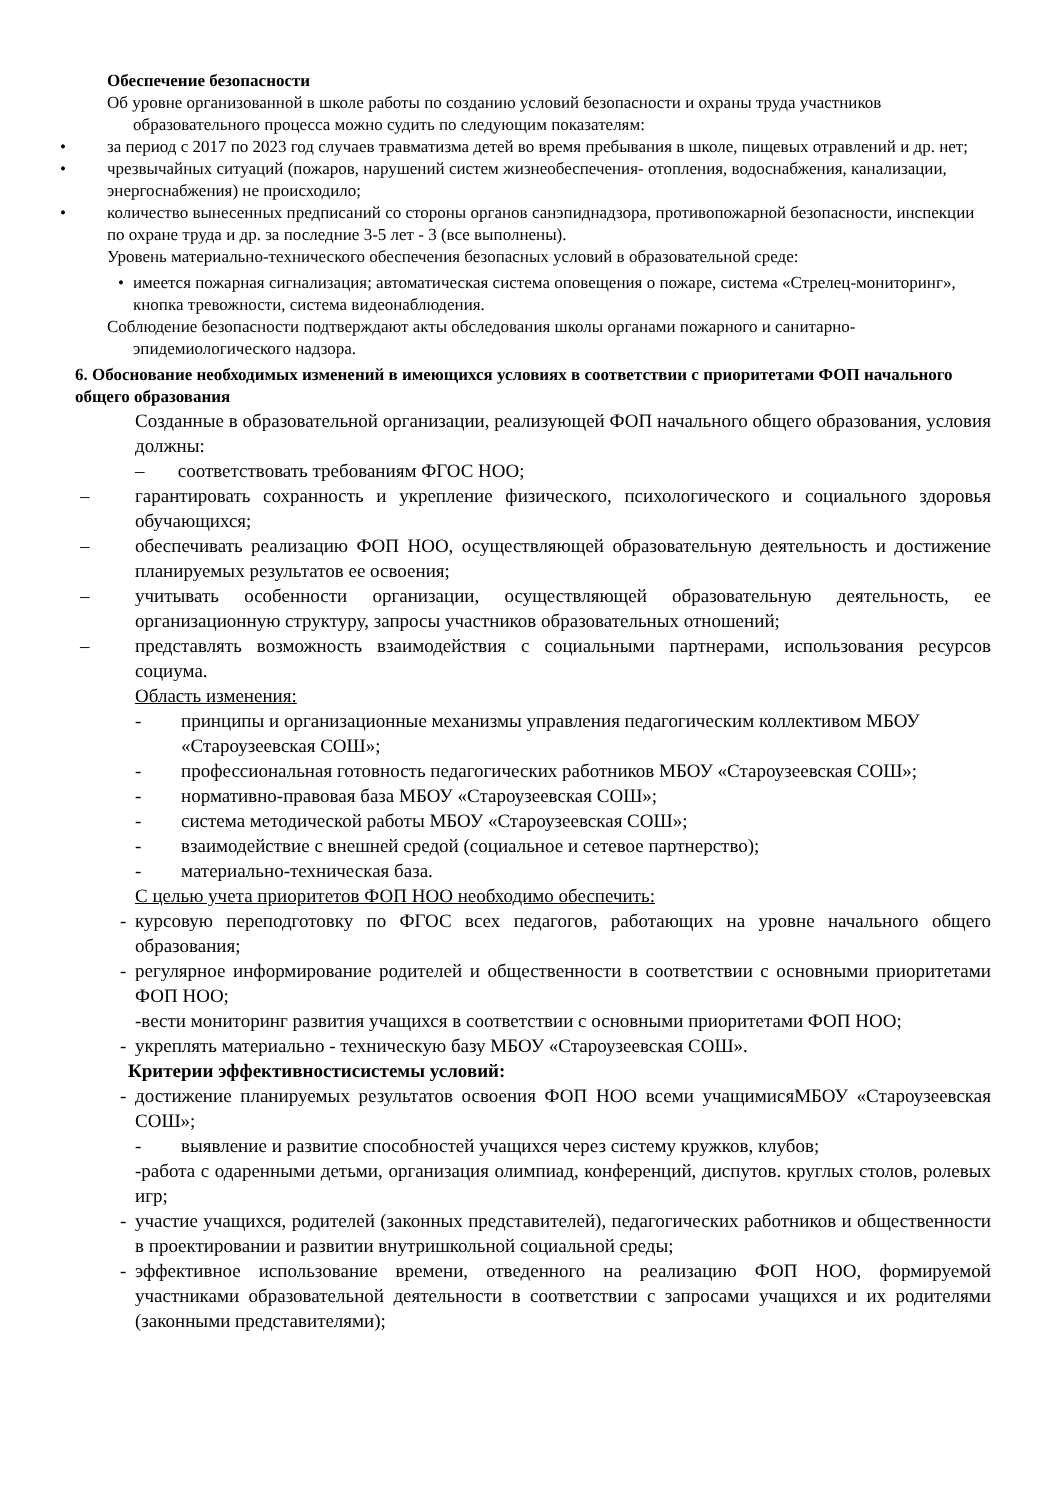Обеспечение безопасности
Об уровне организованной в школе работы по созданию условий безопасности и охраны труда участников
образовательного процесса можно судить по следующим показателям:
• за период с 2017 по 2023 год случаев травматизма детей во время пребывания в школе, пищевых отравлений и др. нет;
• чрезвычайных ситуаций (пожаров, нарушений систем жизнеобеспечения- отопления, водоснабжения, канализации, энергоснабжения) не происходило;
• количество вынесенных предписаний со стороны органов санэпиднадзора, противопожарной безопасности, инспекции по охране труда и др. за последние 3-5 лет - 3 (все выполнены).
Уровень материально-технического обеспечения безопасных условий в образовательной среде:
• имеется пожарная сигнализация; автоматическая система оповещения о пожаре, система «Стрелец-мониторинг», кнопка тревожности, система видеонаблюдения.
Соблюдение безопасности подтверждают акты обследования школы органами пожарного и санитарно-
эпидемиологического надзора.
6. Обоснование необходимых изменений в имеющихся условиях в соответствии с приоритетами ФОП начального общего образования
Созданные в образовательной организации, реализующей ФОП начального общего образования, условия должны:
– соответствовать требованиям ФГОС НОО;
– гарантировать сохранность и укрепление физического, психологического и социального здоровья обучающихся;
– обеспечивать реализацию ФОП НОО, осуществляющей образовательную деятельность и достижение планируемых результатов ее освоения;
– учитывать особенности организации, осуществляющей образовательную деятельность, ее организационную структуру, запросы участников образовательных отношений;
– представлять возможность взаимодействия с социальными партнерами, использования ресурсов социума.
Область изменения:
- принципы и организационные механизмы управления педагогическим коллективом МБОУ «Староузеевская СОШ»;
- профессиональная готовность педагогических работников МБОУ «Староузеевская СОШ»;
- нормативно-правовая база МБОУ «Староузеевская СОШ»;
- система методической работы МБОУ «Староузеевская СОШ»;
- взаимодействие с внешней средой (социальное и сетевое партнерство);
- материально-техническая база.
С целью учета приоритетов ФОП НОО необходимо обеспечить:
- курсовую переподготовку по ФГОС всех педагогов, работающих на уровне начального общего образования;
- регулярное информирование родителей и общественности в соответствии с основными приоритетами ФОП НОО;
-вести мониторинг развития учащихся в соответствии с основными приоритетами ФОП НОО;
- укреплять материально - техническую базу МБОУ «Староузеевская СОШ».
Критерии эффективностисистемы условий:
- достижение планируемых результатов освоения ФОП НОО всеми учащимисяМБОУ «Староузеевская СОШ»;
- выявление и развитие способностей учащихся через систему кружков, клубов;
-работа с одаренными детьми, организация олимпиад, конференций, диспутов. круглых столов, ролевых игр;
- участие учащихся, родителей (законных представителей), педагогических работников и общественности в проектировании и развитии внутришкольной социальной среды;
- эффективное использование времени, отведенного на реализацию ФОП НОО, формируемой участниками образовательной деятельности в соответствии с запросами учащихся и их родителями (законными представителями);